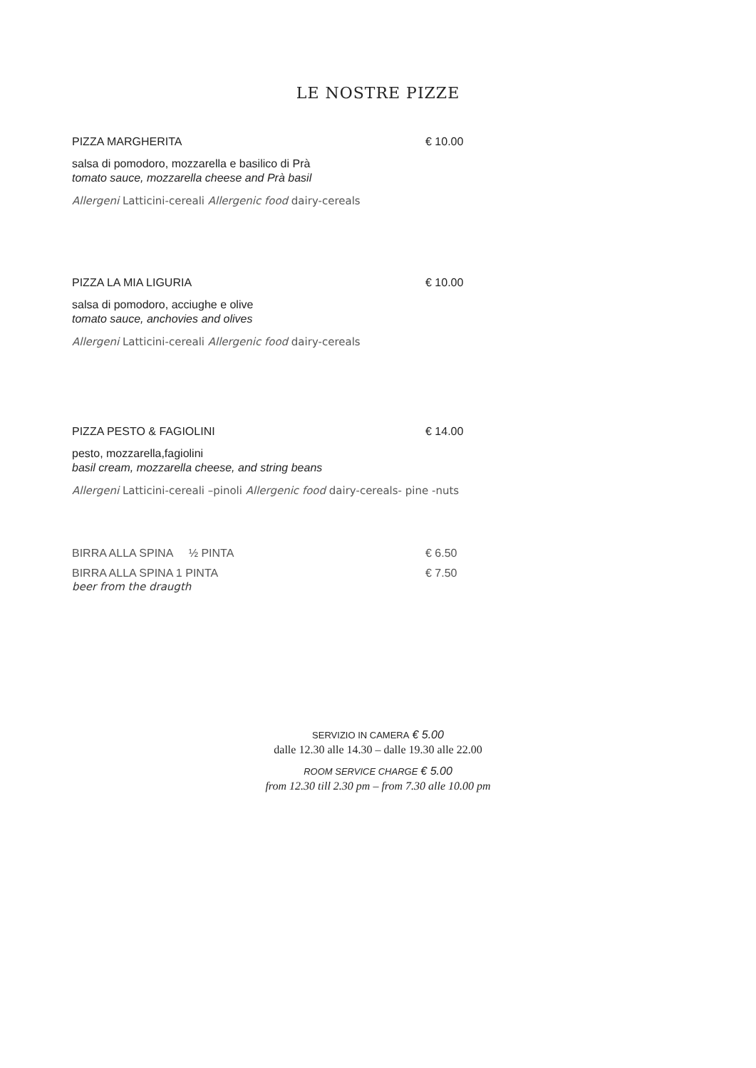LE NOSTRE PIZZE
PIZZA MARGHERITA € 10.00
salsa di pomodoro, mozzarella e basilico di Prà
tomato sauce, mozzarella cheese and Prà basil
Allergeni Latticini-cereali Allergenic food dairy-cereals
PIZZA LA MIA LIGURIA € 10.00
salsa di pomodoro, acciughe e olive
tomato sauce, anchovies and olives
Allergeni Latticini-cereali Allergenic food dairy-cereals
PIZZA PESTO & FAGIOLINI € 14.00
pesto, mozzarella,fagiolini
basil cream, mozzarella cheese, and string beans
Allergeni Latticini-cereali –pinoli Allergenic food dairy-cereals- pine -nuts
BIRRA ALLA SPINA ½ PINTA € 6.50
BIRRA ALLA SPINA 1 PINTA € 7.50
beer from the draugth
SERVIZIO IN CAMERA € 5.00
dalle 12.30 alle 14.30 – dalle 19.30 alle 22.00
ROOM SERVICE CHARGE € 5.00
from 12.30 till 2.30 pm – from 7.30 alle 10.00 pm